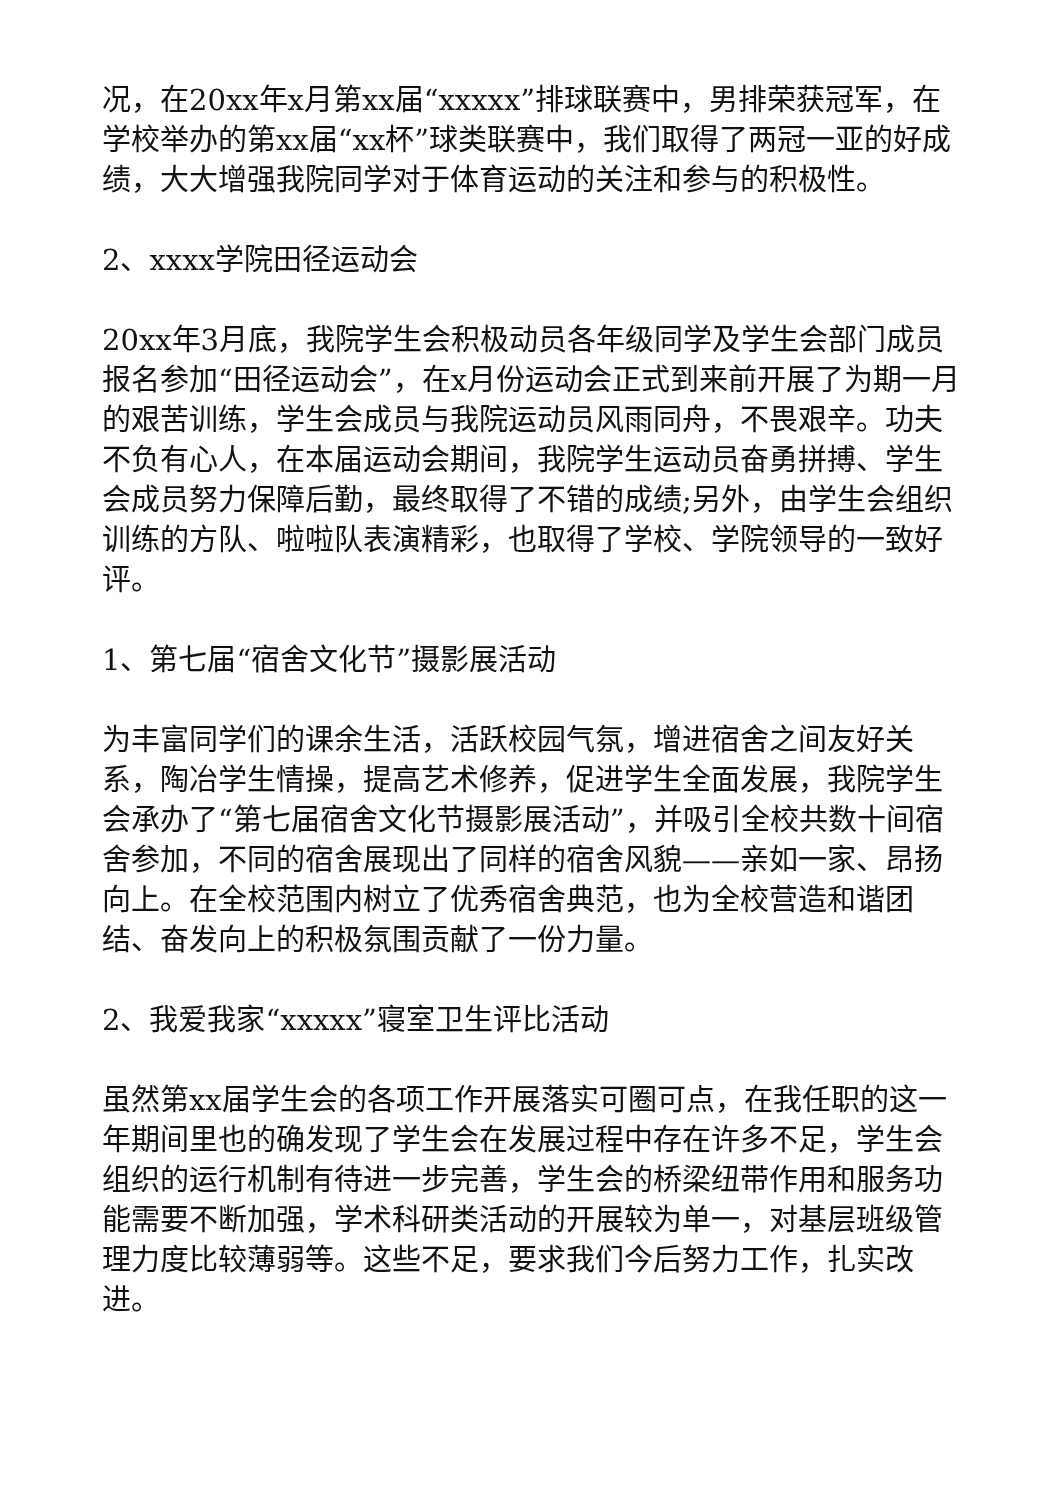况，在20xx年x月第xx届“xxxxx”排球联赛中，男排荣获冠军，在学校举办的第xx届“xx杯”球类联赛中，我们取得了两冠一亚的好成绩，大大增强我院同学对于体育运动的关注和参与的积极性。
2、xxxx学院田径运动会
20xx年3月底，我院学生会积极动员各年级同学及学生会部门成员报名参加“田径运动会”，在x月份运动会正式到来前开展了为期一月的艰苦训练，学生会成员与我院运动员风雨同舟，不畏艰辛。功夫不负有心人，在本届运动会期间，我院学生运动员奋勇拼搏、学生会成员努力保障后勤，最终取得了不错的成绩;另外，由学生会组织训练的方队、啦啦队表演精彩，也取得了学校、学院领导的一致好评。
1、第七届“宿舍文化节”摄影展活动
为丰富同学们的课余生活，活跃校园气氛，增进宿舍之间友好关系，陶冶学生情操，提高艺术修养，促进学生全面发展，我院学生会承办了“第七届宿舍文化节摄影展活动”，并吸引全校共数十间宿舍参加，不同的宿舍展现出了同样的宿舍风貌——亲如一家、昂扬向上。在全校范围内树立了优秀宿舍典范，也为全校营造和谐团结、奋发向上的积极氛围贡献了一份力量。
2、我爱我家“xxxxx”寝室卫生评比活动
虽然第xx届学生会的各项工作开展落实可圈可点，在我任职的这一年期间里也的确发现了学生会在发展过程中存在许多不足，学生会组织的运行机制有待进一步完善，学生会的桥梁纽带作用和服务功能需要不断加强，学术科研类活动的开展较为单一，对基层班级管理力度比较薄弱等。这些不足，要求我们今后努力工作，扎实改进。